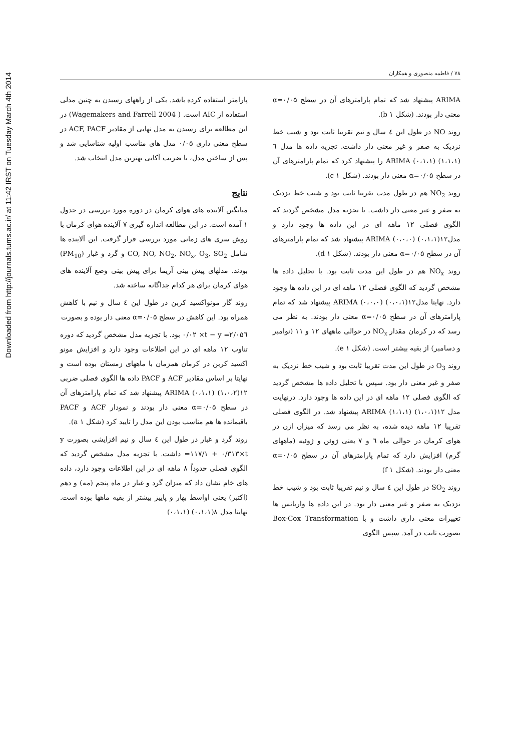Downloaded from http://journals.tums.ac.ir/ at 11:42 IRST on Tuesday March 4th 2014
۷۸ / فاطمه منصوری و همکاران
پارامتر استفاده کرده باشد. یکی از راههای رسیدن به چنین مدلی استفاده از AIC است. ( Wagemakers and Farrell 2004) در این مطالعه برای رسیدن به مدل نهایی از مقادیر ACF, PACF در سطح معنی داری ۰/۰۵ مدل های مناسب اولیه شناسایی شد و پس از ساختن مدل، با ضریب آکایی بهترین مدل انتخاب شد.
نتایج
میانگین آلاینده های هوای کرمان در دوره مورد بررسی در جدول ۱ آمده است. در این مطالعه اندازه گیری ۷ آلاینده هوای کرمان با روش سری های زمانی مورد بررسی قرار گرفت. این آلاینده ها شامل CO, NO, NO<sub>2</sub>, NO<sub>x</sub>, O<sub>3</sub>, SO<sub>2</sub> و گرد و غبار (PM<sub>10</sub>) بودند. مدلهای پیش بینی آریما برای پیش بینی وضع آلاینده های هوای کرمان برای هر کدام جداگانه ساخته شد.
روند گاز مونواکسید کربن در طول این ٤ سال و نیم با کاهش همراه بود. این کاهش در سطح α=۰/۰۵ معنی دار بوده و بصورت
y =۲/۰۵٦ − ۰/۰۲ ×t بود. با تجزیه مدل مشخص گردید که دوره تناوب ۱۲ ماهه ای در این اطلاعات وجود دارد و افزایش مونو اکسید کربن در کرمان همزمان با ماههای زمستان بوده است و نهایتا بر اساس مقادیر ACF و PACF داده ها الگوی فصلی ضربی ۱۲(۱،۰،۲) (۰،۱،۱) ARIMA پیشنهاد شد که تمام پارامترهای آن در سطح α=۰/۰۵ معنی دار بودند و نمودار ACF و PACF باقیمانده ها هم مناسب بودن این مدل را تایید کرد (شکل a ۱).
روند گرد و غبار در طول این ٤ سال و نیم افزایشی بصورت y =۱۱۷/۱ + ۰/۳۱۳×t داشت. با تجزیه مدل مشخص گردید که الگوی فصلی حدوداً ۸ ماهه ای در این اطلاعات وجود دارد، داده های خام نشان داد که میزان گرد و غبار در ماه پنجم (مه) و دهم (اکتبر) یعنی اواسط بهار و پاییز بیشتر از بقیه ماهها بوده است. نهایتا مدل ۸(۰،۱،۱) (۰،۱،۱)
ARIMA پیشنهاد شد که تمام پارامترهای آن در سطح α=۰/۰۵ معنی دار بودند. (شکل b ۱).
روند NO در طول این ٤ سال و نیم تقریبا ثابت بود و شیب خط نزدیک به صفر و غیر معنی دار داشت. تجزیه داده ها مدل ٦ (۱،۱،۱) (۰،۱،۱) ARIMA را پیشنهاد کرد که تمام پارامترهای آن در سطح α=۰/۰۵ معنی دار بودند. (شکل c ۱).
روند NO<sub>2</sub> هم در طول مدت تقریبا ثابت بود و شیب خط نزدیک به صفر و غیر معنی دار داشت. با تجزیه مدل مشخص گردید که الگوی فصلی ۱۲ ماهه ای در این داده ها وجود دارد و مدل۱۲(۰،۱،۱) (۰،۰،۰) ARIMA پیشنهاد شد که تمام پارامترهای آن در سطح α=۰/۰۵ معنی دار بودند. (شکل d ۱).
روند NO<sub>x</sub> هم در طول این مدت ثابت بود. با تحلیل داده ها مشخص گردید که الگوی فصلی ۱۲ ماهه ای در این داده ها وجود دارد. نهایتا مدل۱۲(۰،۰،۱) (۰،۰،۰) ARIMA پیشنهاد شد که تمام پارامترهای آن در سطح α=۰/۰۵ معنی دار بودند. به نظر می رسد که در کرمان مقدار NO<sub>x</sub> در حوالی ماههای ۱۲ و ۱۱ (نوامبر و دسامبر) از بقیه بیشتر است. (شکل e ۱).
روند O<sub>3</sub> در طول این مدت تقریبا ثابت بود و شیب خط نزدیک به صفر و غیر معنی دار بود. سپس با تحلیل داده ها مشخص گردید که الگوی فصلی ۱۲ ماهه ای در این داده ها وجود دارد. درنهایت مدل ۱۲(۱،۰،۱) (۱،۱،۱) ARIMA پیشنهاد شد. در الگوی فصلی تقریبا ۱۲ ماهه دیده شده، به نظر می رسد که میزان ازن در هوای کرمان در حوالی ماه ٦ و ۷ یعنی ژوئن و ژوئیه (ماههای گرم) افزایش دارد که تمام پارامترهای آن در سطح α=۰/۰۵ معنی دار بودند. (شکل f ۱)
روند SO<sub>2</sub> در طول این ٤ سال و نیم تقریبا ثابت بود و شیب خط نزدیک به صفر و غیر معنی دار بود. در این داده ها واریانس ها تغییرات معنی داری داشت و با Box-Cox Transformation بصورت ثابت در آمد. سپس الگوی